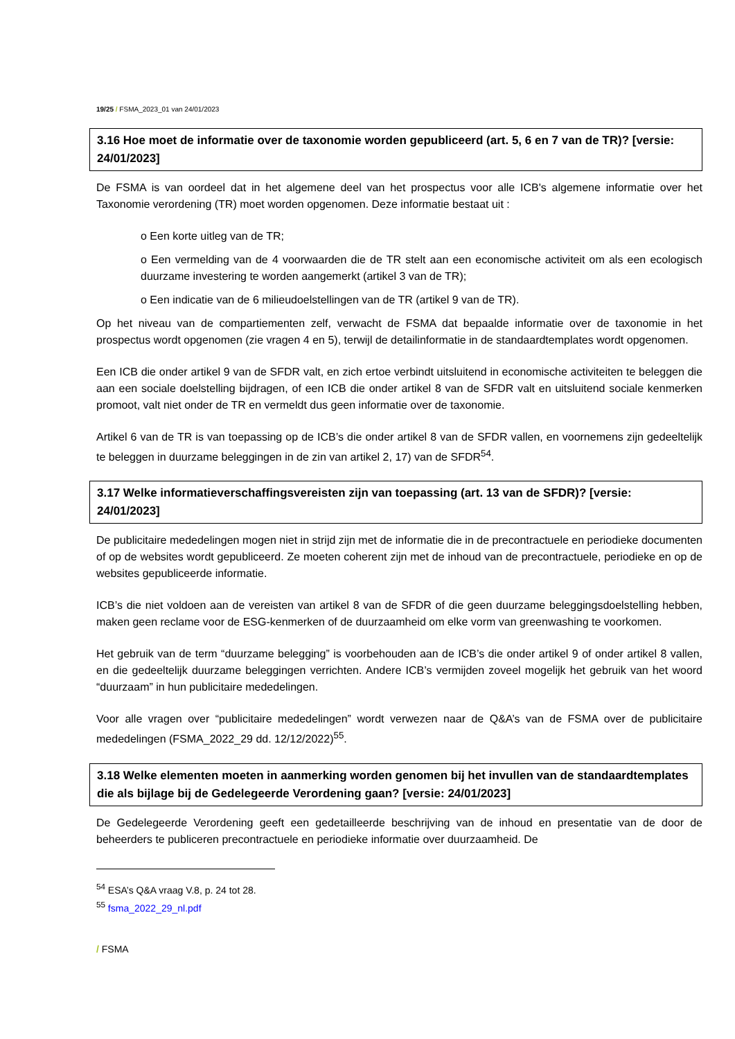19/25 / FSMA_2023_01 van 24/01/2023
3.16 Hoe moet de informatie over de taxonomie worden gepubliceerd (art. 5, 6 en 7 van de TR)? [versie: 24/01/2023]
De FSMA is van oordeel dat in het algemene deel van het prospectus voor alle ICB's algemene informatie over het Taxonomie verordening (TR) moet worden opgenomen. Deze informatie bestaat uit :
o Een korte uitleg van de TR;
o Een vermelding van de 4 voorwaarden die de TR stelt aan een economische activiteit om als een ecologisch duurzame investering te worden aangemerkt (artikel 3 van de TR);
o Een indicatie van de 6 milieudoelstellingen van de TR (artikel 9 van de TR).
Op het niveau van de compartiementen zelf, verwacht de FSMA dat bepaalde informatie over de taxonomie in het prospectus wordt opgenomen (zie vragen 4 en 5), terwijl de detailinformatie in de standaardtemplates wordt opgenomen.
Een ICB die onder artikel 9 van de SFDR valt, en zich ertoe verbindt uitsluitend in economische activiteiten te beleggen die aan een sociale doelstelling bijdragen, of een ICB die onder artikel 8 van de SFDR valt en uitsluitend sociale kenmerken promoot, valt niet onder de TR en vermeldt dus geen informatie over de taxonomie.
Artikel 6 van de TR is van toepassing op de ICB’s die onder artikel 8 van de SFDR vallen, en voornemens zijn gedeeltelijk te beleggen in duurzame beleggingen in de zin van artikel 2, 17) van de SFDR<sup>54</sup>.
3.17 Welke informatieverschaffingsvereisten zijn van toepassing (art. 13 van de SFDR)? [versie: 24/01/2023]
De publicitaire mededelingen mogen niet in strijd zijn met de informatie die in de precontractuele en periodieke documenten of op de websites wordt gepubliceerd. Ze moeten coherent zijn met de inhoud van de precontractuele, periodieke en op de websites gepubliceerde informatie.
ICB’s die niet voldoen aan de vereisten van artikel 8 van de SFDR of die geen duurzame beleggingsdoelstelling hebben, maken geen reclame voor de ESG-kenmerken of de duurzaamheid om elke vorm van greenwashing te voorkomen.
Het gebruik van de term “duurzame belegging” is voorbehouden aan de ICB’s die onder artikel 9 of onder artikel 8 vallen, en die gedeeltelijk duurzame beleggingen verrichten. Andere ICB’s vermijden zoveel mogelijk het gebruik van het woord “duurzaam” in hun publicitaire mededelingen.
Voor alle vragen over “publicitaire mededelingen” wordt verwezen naar de Q&A’s van de FSMA over de publicitaire mededelingen (FSMA_2022_29 dd. 12/12/2022)<sup>55</sup>.
3.18 Welke elementen moeten in aanmerking worden genomen bij het invullen van de standaardtemplates die als bijlage bij de Gedelegeerde Verordening gaan? [versie: 24/01/2023]
De Gedelegeerde Verordening geeft een gedetailleerde beschrijving van de inhoud en presentatie van de door de beheerders te publiceren precontractuele en periodieke informatie over duurzaamheid. De
<sup>54</sup> ESA’s Q&A vraag V.8, p. 24 tot 28.
<sup>55</sup> fsma_2022_29_nl.pdf
/ FSMA